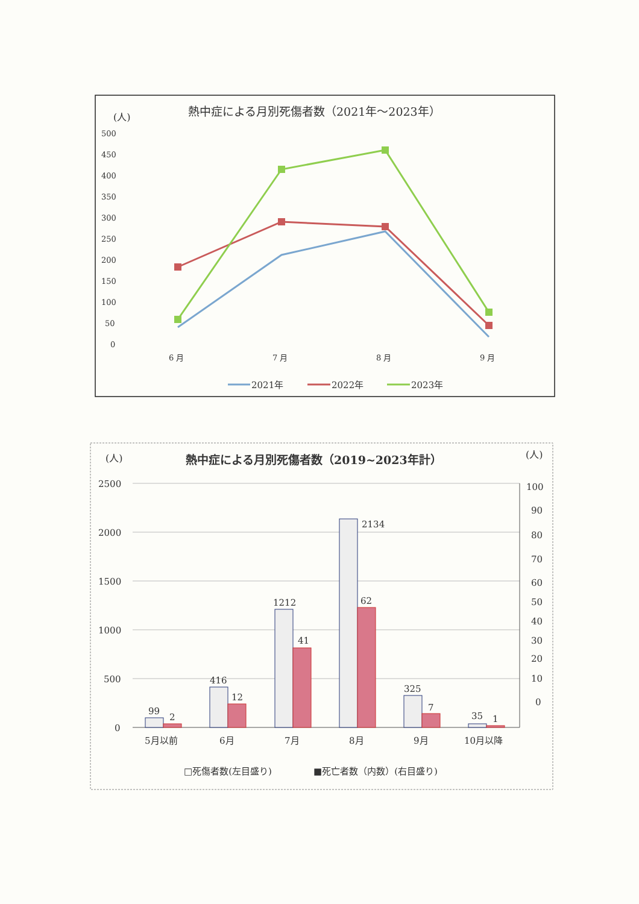(人)
熱中症による月別死傷者数（2021年～2023年）
500
450
400
350
300
250
200
150
100
50
0
6 月
7 月
8 月
9 月
2021年
2022年
2023年
(人)
(人)
熱中症による月別死傷者数（2019~2023年計）
2500
2000
1500
1000
500
0
100
90
80
70
60
50
40
30
20
10
0
99
2
416
12
1212
41
2134
62
325
7
35
1
5月以前
6月
7月
8月
9月
10月以降
□死傷者数(左目盛り)
■死亡者数（内数）(右目盛り)